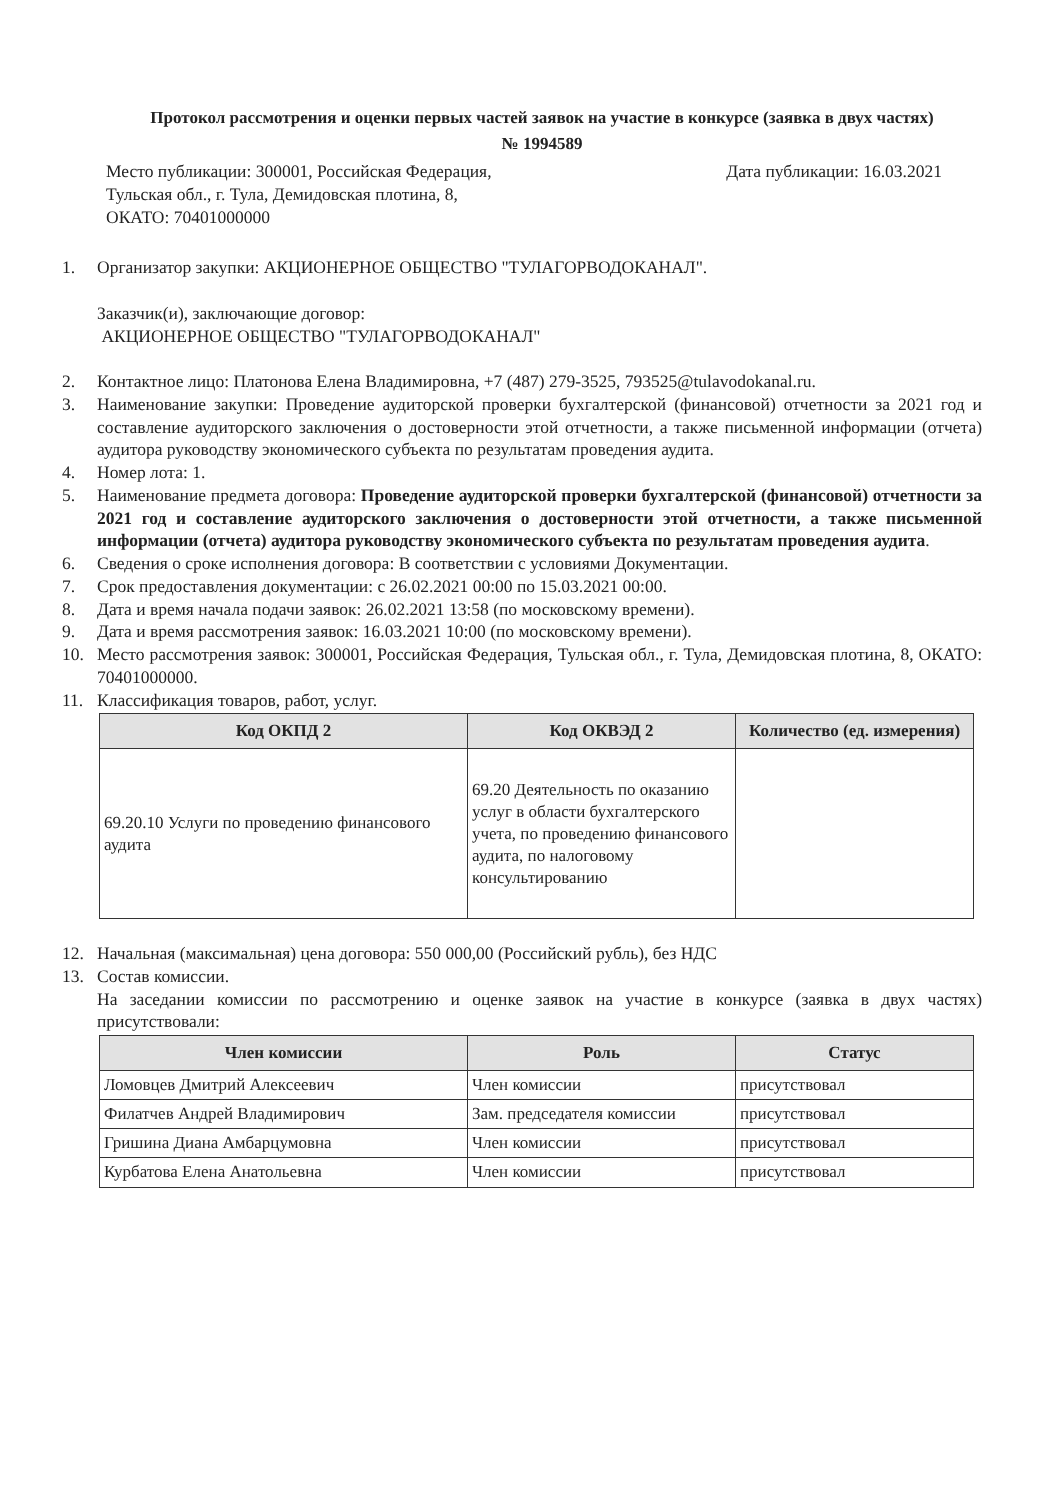Протокол рассмотрения и оценки первых частей заявок на участие в конкурсе (заявка в двух частях)
№ 1994589
Место публикации: 300001, Российская Федерация,
Тульская обл., г. Тула, Демидовская плотина, 8,
ОКАТО: 70401000000
Дата публикации: 16.03.2021
1. Организатор закупки: АКЦИОНЕРНОЕ ОБЩЕСТВО "ТУЛАГОРВОДОКАНАЛ".
Заказчик(и), заключающие договор:
АКЦИОНЕРНОЕ ОБЩЕСТВО "ТУЛАГОРВОДОКАНАЛ"
2. Контактное лицо: Платонова Елена Владимировна, +7 (487) 279-3525, 793525@tulavodokanal.ru.
3. Наименование закупки: Проведение аудиторской проверки бухгалтерской (финансовой) отчетности за 2021 год и составление аудиторского заключения о достоверности этой отчетности, а также письменной информации (отчета) аудитора руководству экономического субъекта по результатам проведения аудита.
4. Номер лота: 1.
5. Наименование предмета договора: Проведение аудиторской проверки бухгалтерской (финансовой) отчетности за 2021 год и составление аудиторского заключения о достоверности этой отчетности, а также письменной информации (отчета) аудитора руководству экономического субъекта по результатам проведения аудита.
6. Сведения о сроке исполнения договора: В соответствии с условиями Документации.
7. Срок предоставления документации: с 26.02.2021 00:00 по 15.03.2021 00:00.
8. Дата и время начала подачи заявок: 26.02.2021 13:58 (по московскому времени).
9. Дата и время рассмотрения заявок: 16.03.2021 10:00 (по московскому времени).
10. Место рассмотрения заявок: 300001, Российская Федерация, Тульская обл., г. Тула, Демидовская плотина, 8, ОКАТО: 70401000000.
11. Классификация товаров, работ, услуг.
| Код ОКПД 2 | Код ОКВЭД 2 | Количество (ед. измерения) |
| --- | --- | --- |
| 69.20.10 Услуги по проведению финансового аудита | 69.20 Деятельность по оказанию услуг в области бухгалтерского учета, по проведению финансового аудита, по налоговому консультированию | |
12. Начальная (максимальная) цена договора: 550 000,00 (Российский рубль), без НДС
13. Состав комиссии.
На заседании комиссии по рассмотрению и оценке заявок на участие в конкурсе (заявка в двух частях) присутствовали:
| Член комиссии | Роль | Статус |
| --- | --- | --- |
| Ломовцев Дмитрий Алексеевич | Член комиссии | присутствовал |
| Филатчев Андрей Владимирович | Зам. председателя комиссии | присутствовал |
| Гришина Диана Амбарцумовна | Член комиссии | присутствовал |
| Курбатова Елена Анатольевна | Член комиссии | присутствовал |